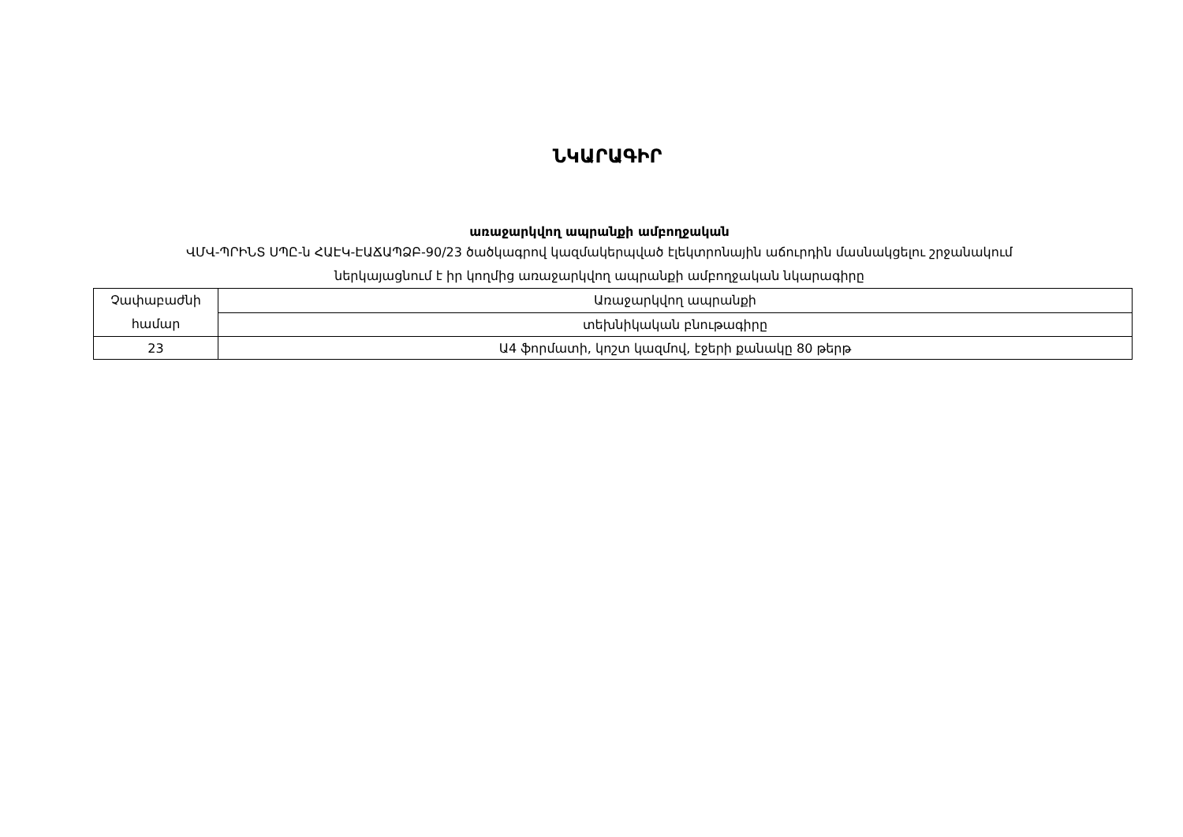ՆԿԱՐԱԳԻՐ
առաջարկվող ապրանքի ամբողջական
ՎՄՎ-ՊՐԻՆՏ ՍՊԸ-ն ՀԱԷԿ-ԷԱՃԱՊՁԲ-90/23 ծածկագրով կազմակերպված էլեկտրոնային աճուրդին մասնակցելու շրջանակում
ներկայացնում է իր կողմից առաջարկվող ապրանքի ամբողջական նկարագիրը
| Չափաբաժնի համար | Առաջարկվող ապրանքի |
| | տեխնիկական բնութագիրը |
| 23 | Ա4 ֆորմատի, կոշտ կազմով, էջերի քանակը 80 թերթ |